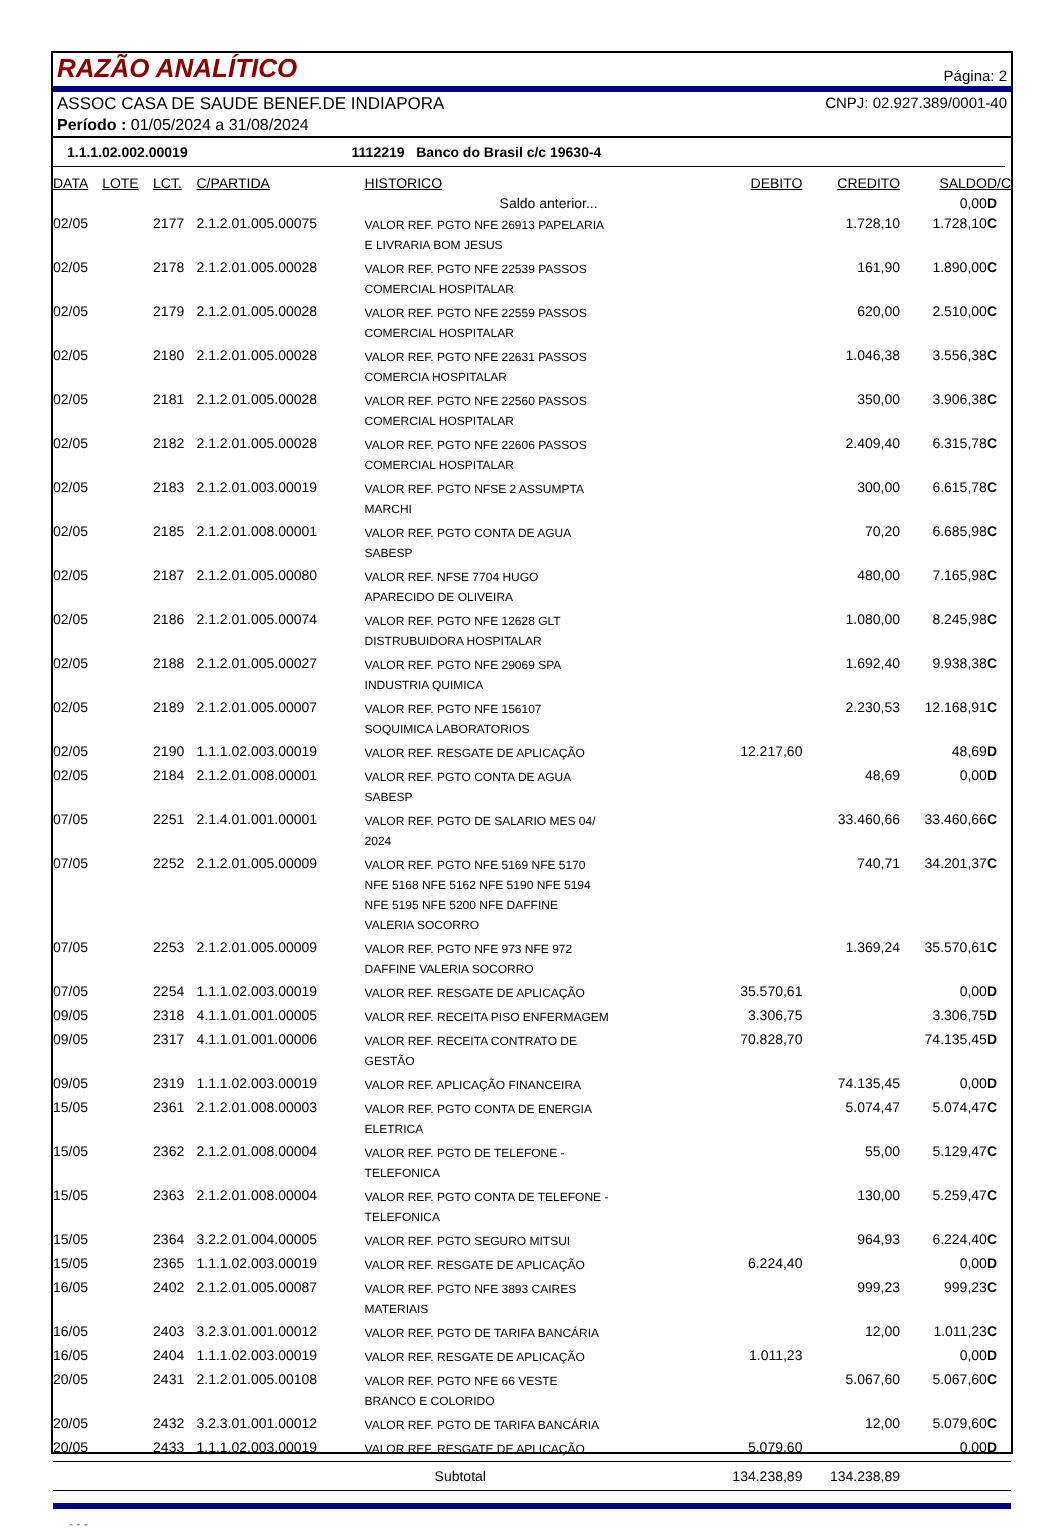RAZÃO ANALÍTICO
Página: 2
ASSOC CASA DE SAUDE BENEF.DE INDIAPORA CNPJ: 02.927.389/0001-40
Período : 01/05/2024 a 31/08/2024
1.1.1.02.002.00019 1112219 Banco do Brasil c/c 19630-4
| DATA | LOTE | LCT. | C/PARTIDA | HISTORICO | DEBITO | CREDITO | SALDO | D/C |
| --- | --- | --- | --- | --- | --- | --- | --- | --- |
| | | | | Saldo anterior... | | | 0,00 | D |
| 02/05 | | 2177 | 2.1.2.01.005.00075 | VALOR REF. PGTO NFE 26913 PAPELARIA E LIVRARIA BOM JESUS | | 1.728,10 | 1.728,10 | C |
| 02/05 | | 2178 | 2.1.2.01.005.00028 | VALOR REF. PGTO NFE 22539 PASSOS COMERCIAL HOSPITALAR | | 161,90 | 1.890,00 | C |
| 02/05 | | 2179 | 2.1.2.01.005.00028 | VALOR REF. PGTO NFE 22559 PASSOS COMERCIAL HOSPITALAR | | 620,00 | 2.510,00 | C |
| 02/05 | | 2180 | 2.1.2.01.005.00028 | VALOR REF. PGTO NFE 22631 PASSOS COMERCIA HOSPITALAR | | 1.046,38 | 3.556,38 | C |
| 02/05 | | 2181 | 2.1.2.01.005.00028 | VALOR REF. PGTO NFE 22560 PASSOS COMERCIAL HOSPITALAR | | 350,00 | 3.906,38 | C |
| 02/05 | | 2182 | 2.1.2.01.005.00028 | VALOR REF. PGTO NFE 22606 PASSOS COMERCIAL HOSPITALAR | | 2.409,40 | 6.315,78 | C |
| 02/05 | | 2183 | 2.1.2.01.003.00019 | VALOR REF. PGTO NFSE 2 ASSUMPTA MARCHI | | 300,00 | 6.615,78 | C |
| 02/05 | | 2185 | 2.1.2.01.008.00001 | VALOR REF. PGTO CONTA DE AGUA SABESP | | 70,20 | 6.685,98 | C |
| 02/05 | | 2187 | 2.1.2.01.005.00080 | VALOR REF. NFSE 7704 HUGO APARECIDO DE OLIVEIRA | | 480,00 | 7.165,98 | C |
| 02/05 | | 2186 | 2.1.2.01.005.00074 | VALOR REF. PGTO NFE 12628 GLT DISTRUBUIDORA HOSPITALAR | | 1.080,00 | 8.245,98 | C |
| 02/05 | | 2188 | 2.1.2.01.005.00027 | VALOR REF. PGTO NFE 29069 SPA INDUSTRIA QUIMICA | | 1.692,40 | 9.938,38 | C |
| 02/05 | | 2189 | 2.1.2.01.005.00007 | VALOR REF. PGTO NFE 156107 SOQUIMICA LABORATORIOS | | 2.230,53 | 12.168,91 | C |
| 02/05 | | 2190 | 1.1.1.02.003.00019 | VALOR REF. RESGATE DE APLICAÇÃO | 12.217,60 | | 48,69 | D |
| 02/05 | | 2184 | 2.1.2.01.008.00001 | VALOR REF. PGTO CONTA DE AGUA SABESP | | 48,69 | 0,00 | D |
| 07/05 | | 2251 | 2.1.4.01.001.00001 | VALOR REF. PGTO DE SALARIO MES 04/ 2024 | | 33.460,66 | 33.460,66 | C |
| 07/05 | | 2252 | 2.1.2.01.005.00009 | VALOR REF. PGTO NFE 5169 NFE 5170 NFE 5168 NFE 5162 NFE 5190 NFE 5194 NFE 5195 NFE 5200 NFE DAFFINE VALERIA SOCORRO | | 740,71 | 34.201,37 | C |
| 07/05 | | 2253 | 2.1.2.01.005.00009 | VALOR REF. PGTO NFE 973 NFE 972 DAFFINE VALERIA SOCORRO | | 1.369,24 | 35.570,61 | C |
| 07/05 | | 2254 | 1.1.1.02.003.00019 | VALOR REF. RESGATE DE APLICAÇÃO | 35.570,61 | | 0,00 | D |
| 09/05 | | 2318 | 4.1.1.01.001.00005 | VALOR REF. RECEITA PISO ENFERMAGEM | 3.306,75 | | 3.306,75 | D |
| 09/05 | | 2317 | 4.1.1.01.001.00006 | VALOR REF. RECEITA CONTRATO DE GESTÃO | 70.828,70 | | 74.135,45 | D |
| 09/05 | | 2319 | 1.1.1.02.003.00019 | VALOR REF. APLICAÇÃO FINANCEIRA | | 74.135,45 | 0,00 | D |
| 15/05 | | 2361 | 2.1.2.01.008.00003 | VALOR REF. PGTO CONTA DE ENERGIA ELETRICA | | 5.074,47 | 5.074,47 | C |
| 15/05 | | 2362 | 2.1.2.01.008.00004 | VALOR REF. PGTO DE TELEFONE - TELEFONICA | | 55,00 | 5.129,47 | C |
| 15/05 | | 2363 | 2.1.2.01.008.00004 | VALOR REF. PGTO CONTA DE TELEFONE - TELEFONICA | | 130,00 | 5.259,47 | C |
| 15/05 | | 2364 | 3.2.2.01.004.00005 | VALOR REF. PGTO SEGURO MITSUI | | 964,93 | 6.224,40 | C |
| 15/05 | | 2365 | 1.1.1.02.003.00019 | VALOR REF. RESGATE DE APLICAÇÃO | 6.224,40 | | 0,00 | D |
| 16/05 | | 2402 | 2.1.2.01.005.00087 | VALOR REF. PGTO NFE 3893 CAIRES MATERIAIS | | 999,23 | 999,23 | C |
| 16/05 | | 2403 | 3.2.3.01.001.00012 | VALOR REF. PGTO DE TARIFA BANCÁRIA | | 12,00 | 1.011,23 | C |
| 16/05 | | 2404 | 1.1.1.02.003.00019 | VALOR REF. RESGATE DE APLICAÇÃO | 1.011,23 | | 0,00 | D |
| 20/05 | | 2431 | 2.1.2.01.005.00108 | VALOR REF. PGTO NFE 66 VESTE BRANCO E COLORIDO | | 5.067,60 | 5.067,60 | C |
| 20/05 | | 2432 | 3.2.3.01.001.00012 | VALOR REF. PGTO DE TARIFA BANCÁRIA | | 12,00 | 5.079,60 | C |
| 20/05 | | 2433 | 1.1.1.02.003.00019 | VALOR REF. RESGATE DE APLICAÇÃO | 5.079,60 | | 0,00 | D |
| | | | | Subtotal | 134.238,89 | 134.238,89 | | |
- - -